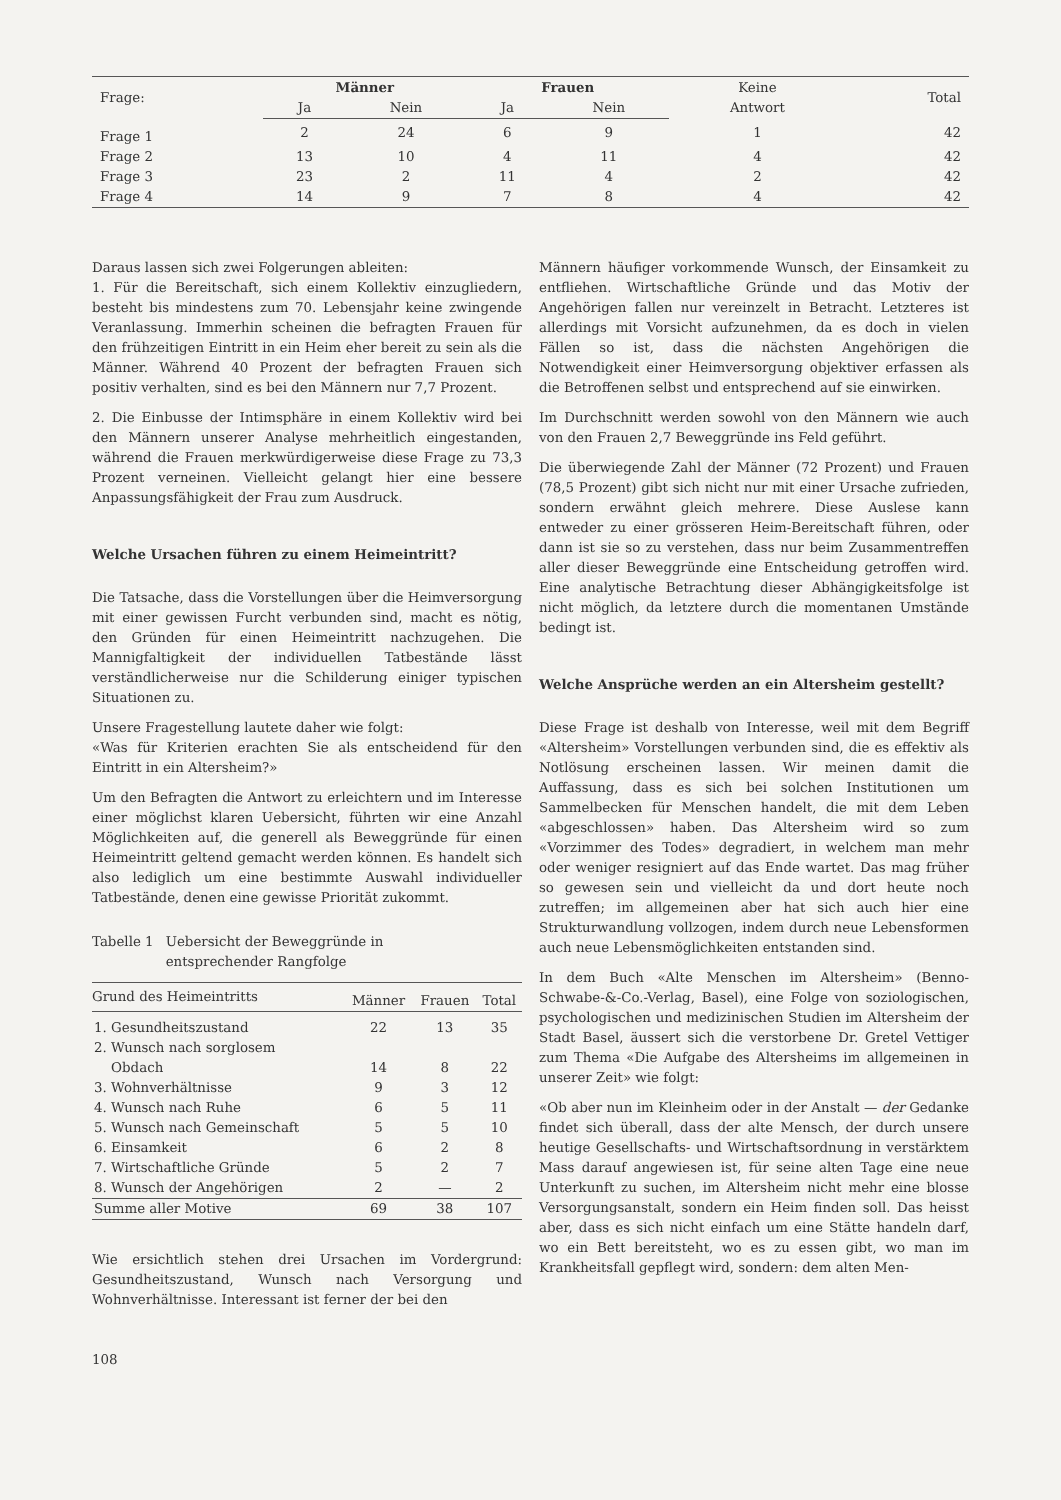| Frage: | Männer | | Frauen | | Keine Antwort | Total |
| --- | --- | --- | --- | --- | --- | --- |
| | Ja | Nein | Ja | Nein | | |
| Frage 1 | 2 | 24 | 6 | 9 | 1 | 42 |
| Frage 2 | 13 | 10 | 4 | 11 | 4 | 42 |
| Frage 3 | 23 | 2 | 11 | 4 | 2 | 42 |
| Frage 4 | 14 | 9 | 7 | 8 | 4 | 42 |
Daraus lassen sich zwei Folgerungen ableiten:
1. Für die Bereitschaft, sich einem Kollektiv einzugliedern, besteht bis mindestens zum 70. Lebensjahr keine zwingende Veranlassung. Immerhin scheinen die befragten Frauen für den frühzeitigen Eintritt in ein Heim eher bereit zu sein als die Männer. Während 40 Prozent der befragten Frauen sich positiv verhalten, sind es bei den Männern nur 7,7 Prozent.
2. Die Einbusse der Intimsphäre in einem Kollektiv wird bei den Männern unserer Analyse mehrheitlich eingestanden, während die Frauen merkwürdigerweise diese Frage zu 73,3 Prozent verneinen. Vielleicht gelangt hier eine bessere Anpassungsfähigkeit der Frau zum Ausdruck.
Welche Ursachen führen zu einem Heimeintritt?
Die Tatsache, dass die Vorstellungen über die Heimversorgung mit einer gewissen Furcht verbunden sind, macht es nötig, den Gründen für einen Heimeintritt nachzugehen. Die Mannigfaltigkeit der individuellen Tatbestände lässt verständlicherweise nur die Schilderung einiger typischen Situationen zu.
Unsere Fragestellung lautete daher wie folgt:
«Was für Kriterien erachten Sie als entscheidend für den Eintritt in ein Altersheim?»
Um den Befragten die Antwort zu erleichtern und im Interesse einer möglichst klaren Uebersicht, führten wir eine Anzahl Möglichkeiten auf, die generell als Beweggründe für einen Heimeintritt geltend gemacht werden können. Es handelt sich also lediglich um eine bestimmte Auswahl individueller Tatbestände, denen eine gewisse Priorität zukommt.
Tabelle 1 Uebersicht der Beweggründe in
entsprechender Rangfolge
| Grund des Heimeintritts | Männer | Frauen | Total |
| --- | --- | --- | --- |
| 1. Gesundheitszustand | 22 | 13 | 35 |
| 2. Wunsch nach sorglosem Obdach | 14 | 8 | 22 |
| 3. Wohnverhältnisse | 9 | 3 | 12 |
| 4. Wunsch nach Ruhe | 6 | 5 | 11 |
| 5. Wunsch nach Gemeinschaft | 5 | 5 | 10 |
| 6. Einsamkeit | 6 | 2 | 8 |
| 7. Wirtschaftliche Gründe | 5 | 2 | 7 |
| 8. Wunsch der Angehörigen | 2 | — | 2 |
| Summe aller Motive | 69 | 38 | 107 |
Wie ersichtlich stehen drei Ursachen im Vordergrund: Gesundheitszustand, Wunsch nach Versorgung und Wohnverhältnisse. Interessant ist ferner der bei den
108
Männern häufiger vorkommende Wunsch, der Einsamkeit zu entfliehen. Wirtschaftliche Gründe und das Motiv der Angehörigen fallen nur vereinzelt in Betracht. Letzteres ist allerdings mit Vorsicht aufzunehmen, da es doch in vielen Fällen so ist, dass die nächsten Angehörigen die Notwendigkeit einer Heimversorgung objektiver erfassen als die Betroffenen selbst und entsprechend auf sie einwirken.
Im Durchschnitt werden sowohl von den Männern wie auch von den Frauen 2,7 Beweggründe ins Feld geführt.
Die überwiegende Zahl der Männer (72 Prozent) und Frauen (78,5 Prozent) gibt sich nicht nur mit einer Ursache zufrieden, sondern erwähnt gleich mehrere. Diese Auslese kann entweder zu einer grösseren Heim-Bereitschaft führen, oder dann ist sie so zu verstehen, dass nur beim Zusammentreffen aller dieser Beweggründe eine Entscheidung getroffen wird. Eine analytische Betrachtung dieser Abhängigkeitsfolge ist nicht möglich, da letztere durch die momentanen Umstände bedingt ist.
Welche Ansprüche werden an ein Altersheim gestellt?
Diese Frage ist deshalb von Interesse, weil mit dem Begriff «Altersheim» Vorstellungen verbunden sind, die es effektiv als Notlösung erscheinen lassen. Wir meinen damit die Auffassung, dass es sich bei solchen Institutionen um Sammelbecken für Menschen handelt, die mit dem Leben «abgeschlossen» haben. Das Altersheim wird so zum «Vorzimmer des Todes» degradiert, in welchem man mehr oder weniger resigniert auf das Ende wartet. Das mag früher so gewesen sein und vielleicht da und dort heute noch zutreffen; im allgemeinen aber hat sich auch hier eine Strukturwandlung vollzogen, indem durch neue Lebensformen auch neue Lebensmöglichkeiten entstanden sind.
In dem Buch «Alte Menschen im Altersheim» (Benno-Schwabe-&-Co.-Verlag, Basel), eine Folge von soziologischen, psychologischen und medizinischen Studien im Altersheim der Stadt Basel, äussert sich die verstorbene Dr. Gretel Vettiger zum Thema «Die Aufgabe des Altersheims im allgemeinen in unserer Zeit» wie folgt:
«Ob aber nun im Kleinheim oder in der Anstalt — der Gedanke findet sich überall, dass der alte Mensch, der durch unsere heutige Gesellschafts- und Wirtschaftsordnung in verstärktem Mass darauf angewiesen ist, für seine alten Tage eine neue Unterkunft zu suchen, im Altersheim nicht mehr eine blosse Versorgungsanstalt, sondern ein Heim finden soll. Das heisst aber, dass es sich nicht einfach um eine Stätte handeln darf, wo ein Bett bereitsteht, wo es zu essen gibt, wo man im Krankheitsfall gepflegt wird, sondern: dem alten Men-